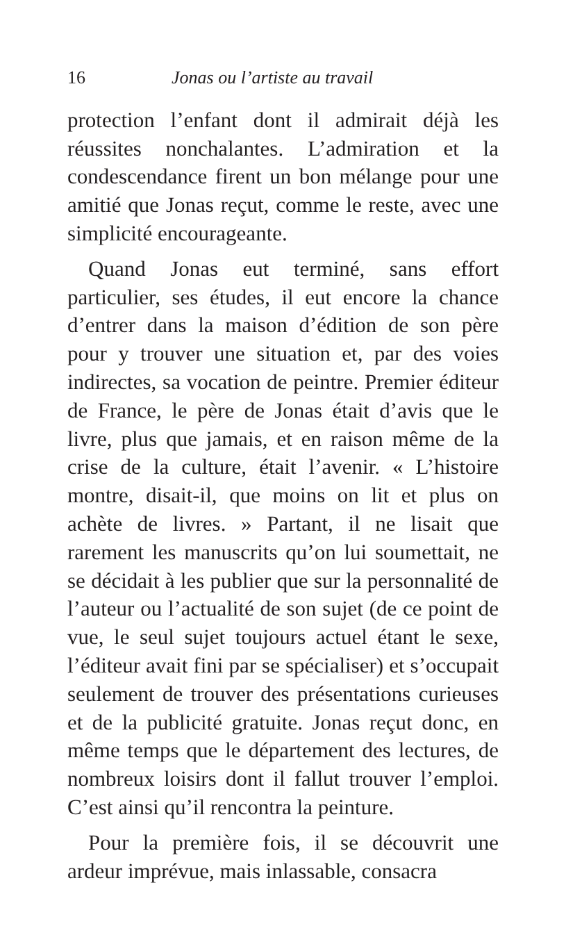16 Jonas ou l’artiste au travail
protection l’enfant dont il admirait déjà les réussites nonchalantes. L’admiration et la condescendance firent un bon mélange pour une amitié que Jonas reçut, comme le reste, avec une simplicité encourageante.
Quand Jonas eut terminé, sans effort particulier, ses études, il eut encore la chance d’entrer dans la maison d’édition de son père pour y trouver une situation et, par des voies indirectes, sa vocation de peintre. Premier éditeur de France, le père de Jonas était d’avis que le livre, plus que jamais, et en raison même de la crise de la culture, était l’avenir. « L’histoire montre, disait-il, que moins on lit et plus on achète de livres. » Partant, il ne lisait que rarement les manuscrits qu’on lui soumettait, ne se décidait à les publier que sur la personnalité de l’auteur ou l’actualité de son sujet (de ce point de vue, le seul sujet toujours actuel étant le sexe, l’éditeur avait fini par se spécialiser) et s’occupait seulement de trouver des présentations curieuses et de la publicité gratuite. Jonas reçut donc, en même temps que le département des lectures, de nombreux loisirs dont il fallut trouver l’emploi. C’est ainsi qu’il rencontra la peinture.
Pour la première fois, il se découvrit une ardeur imprévue, mais inlassable, consacra